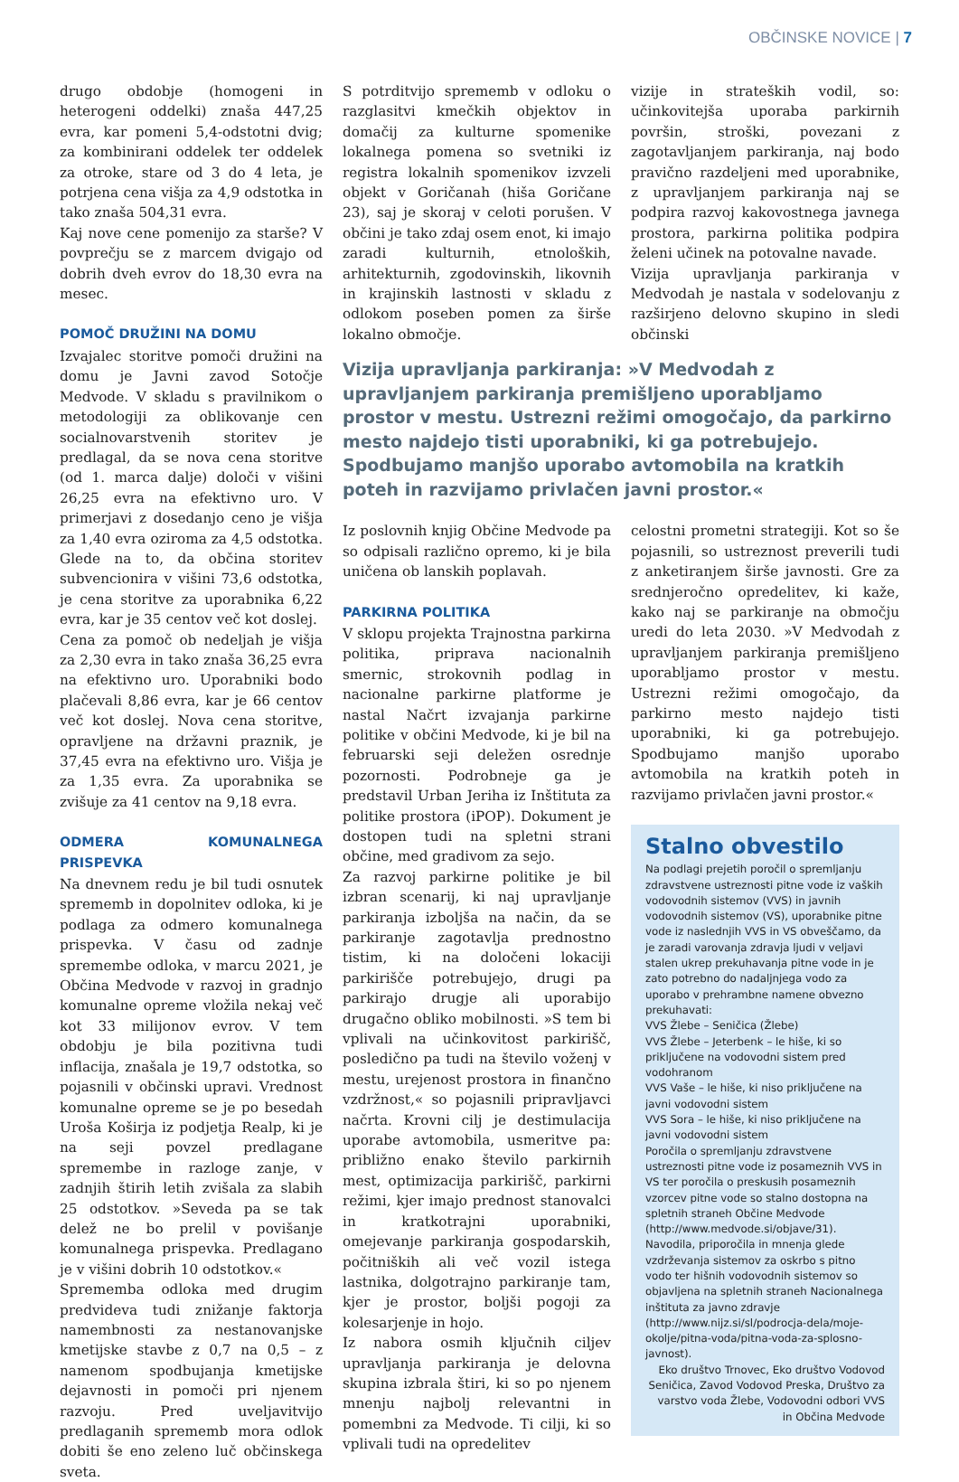OBČINSKE NOVICE | 7
drugo obdobje (homogeni in heterogeni oddelki) znaša 447,25 evra, kar pomeni 5,4-odstotni dvig; za kombinirani oddelek ter oddelek za otroke, stare od 3 do 4 leta, je potrjena cena višja za 4,9 odstotka in tako znaša 504,31 evra.
Kaj nove cene pomenijo za starše? V povprečju se z marcem dvigajo od dobrih dveh evrov do 18,30 evra na mesec.
POMOČ DRUŽINI NA DOMU
Izvajalec storitve pomoči družini na domu je Javni zavod Sotočje Medvode. V skladu s pravilnikom o metodologiji za oblikovanje cen socialnovarstvenih storitev je predlagal, da se nova cena storitve (od 1. marca dalje) določi v višini 26,25 evra na efektivno uro. V primerjavi z dosedanjo ceno je višja za 1,40 evra oziroma za 4,5 odstotka. Glede na to, da občina storitev subvencionira v višini 73,6 odstotka, je cena storitve za uporabnika 6,22 evra, kar je 35 centov več kot doslej.
Cena za pomoč ob nedeljah je višja za 2,30 evra in tako znaša 36,25 evra na efektivno uro. Uporabniki bodo plačevali 8,86 evra, kar je 66 centov več kot doslej. Nova cena storitve, opravljene na državni praznik, je 37,45 evra na efektivno uro. Višja je za 1,35 evra. Za uporabnika se zvišuje za 41 centov na 9,18 evra.
ODMERA KOMUNALNEGA PRISPEVKA
Na dnevnem redu je bil tudi osnutek sprememb in dopolnitev odloka, ki je podlaga za odmero komunalnega prispevka. V času od zadnje spremembe odloka, v marcu 2021, je Občina Medvode v razvoj in gradnjo komunalne opreme vložila nekaj več kot 33 milijonov evrov. V tem obdobju je bila pozitivna tudi inflacija, znašala je 19,7 odstotka, so pojasnili v občinski upravi. Vrednost komunalne opreme se je po besedah Uroša Koširja iz podjetja Realp, ki je na seji povzel predlagane spremembe in razloge zanje, v zadnjih štirih letih zvišala za slabih 25 odstotkov. »Seveda pa se tak delež ne bo prelil v povišanje komunalnega prispevka. Predlagano je v višini dobrih 10 odstotkov.«
Sprememba odloka med drugim predvideva tudi znižanje faktorja namembnosti za nestanovanjske kmetijske stavbe z 0,7 na 0,5 – z namenom spodbujanja kmetijske dejavnosti in pomoči pri njenem razvoju. Pred uveljavitvijo predlaganih sprememb mora odlok dobiti še eno zeleno luč občinskega sveta.
S potrditvijo sprememb v odloku o razglasitvi kmečkih objektov in domačij za kulturne spomenike lokalnega pomena so svetniki iz registra lokalnih spomenikov izvzeli objekt v Goričanah (hiša Goričane 23), saj je skoraj v celoti porušen. V občini je tako zdaj osem enot, ki imajo zaradi kulturnih, etnoloških, arhitekturnih, zgodovinskih, likovnih in krajinskih lastnosti v skladu z odlokom poseben pomen za širše lokalno območje.
vizije in strateških vodil, so: učinkovitejša uporaba parkirnih površin, stroški, povezani z zagotavljanjem parkiranja, naj bodo pravično razdeljeni med uporabnike, z upravljanjem parkiranja naj se podpira razvoj kakovostnega javnega prostora, parkirna politika podpira želeni učinek na potovalne navade.
Vizija upravljanja parkiranja v Medvodah je nastala v sodelovanju z razširjeno delovno skupino in sledi občinski
Vizija upravljanja parkiranja: »V Medvodah z upravljanjem parkiranja premišljeno uporabljamo prostor v mestu. Ustrezni režimi omogočajo, da parkirno mesto najdejo tisti uporabniki, ki ga potrebujejo. Spodbujamo manjšo uporabo avtomobila na kratkih poteh in razvijamo privlačen javni prostor.«
Iz poslovnih knjig Občine Medvode pa so odpisali različno opremo, ki je bila uničena ob lanskih poplavah.
PARKIRNA POLITIKA
V sklopu projekta Trajnostna parkirna politika, priprava nacionalnih smernic, strokovnih podlag in nacionalne parkirne platforme je nastal Načrt izvajanja parkirne politike v občini Medvode, ki je bil na februarski seji deležen osrednje pozornosti. Podrobneje ga je predstavil Urban Jeriha iz Inštituta za politike prostora (iPOP). Dokument je dostopen tudi na spletni strani občine, med gradivom za sejo.
Za razvoj parkirne politike je bil izbran scenarij, ki naj upravljanje parkiranja izboljša na način, da se parkiranje zagotavlja prednostno tistim, ki na določeni lokaciji parkirišče potrebujejo, drugi pa parkirajo drugje ali uporabijo drugačno obliko mobilnosti. »S tem bi vplivali na učinkovitost parkirišč, posledično pa tudi na število voženj v mestu, urejenost prostora in finančno vzdržnost,« so pojasnili pripravljavci načrta. Krovni cilj je destimulacija uporabe avtomobila, usmeritve pa: približno enako število parkirnih mest, optimizacija parkirišč, parkirni režimi, kjer imajo prednost stanovalci in kratkotrajni uporabniki, omejevanje parkiranja gospodarskih, počitniških ali več vozil istega lastnika, dolgotrajno parkiranje tam, kjer je prostor, boljši pogoji za kolesarjenje in hojo.
Iz nabora osmih ključnih ciljev upravljanja parkiranja je delovna skupina izbrala štiri, ki so po njenem mnenju najbolj relevantni in pomembni za Medvode. Ti cilji, ki so vplivali tudi na opredelitev
celostni prometni strategiji. Kot so še pojasnili, so ustreznost preverili tudi z anketiranjem širše javnosti. Gre za srednjeročno opredelitev, ki kaže, kako naj se parkiranje na območju uredi do leta 2030. »V Medvodah z upravljanjem parkiranja premišljeno uporabljamo prostor v mestu. Ustrezni režimi omogočajo, da parkirno mesto najdejo tisti uporabniki, ki ga potrebujejo. Spodbujamo manjšo uporabo avtomobila na kratkih poteh in razvijamo privlačen javni prostor.«
Stalno obvestilo
Na podlagi prejetih poročil o spremljanju zdravstvene ustreznosti pitne vode iz vaških vodovodnih sistemov (VVS) in javnih vodovodnih sistemov (VS), uporabnike pitne vode iz naslednjih VVS in VS obveščamo, da je zaradi varovanja zdravja ljudi v veljavi stalen ukrep prekuhavanja pitne vode in je zato potrebno do nadaljnjega vodo za uporabo v prehrambne namene obvezno prekuhavati:
VVS Žlebe – Seničica (Žlebe)
VVS Žlebe – Jeterbenk – le hiše, ki so priključene na vodovodni sistem pred vodohranom
VVS Vaše – le hiše, ki niso priključene na javni vodovodni sistem
VVS Sora – le hiše, ki niso priključene na javni vodovodni sistem
Poročila o spremljanju zdravstvene ustreznosti pitne vode iz posameznih VVS in VS ter poročila o preskusih posameznih vzorcev pitne vode so stalno dostopna na spletnih straneh Občine Medvode (http://www.medvode.si/objave/31). Navodila, priporočila in mnenja glede vzdrževanja sistemov za oskrbo s pitno vodo ter hišnih vodovodnih sistemov so objavljena na spletnih straneh Nacionalnega inštituta za javno zdravje (http://www.nijz.si/sl/podrocja-dela/moje-okolje/pitna-voda/pitna-voda-za-splosno-javnost).
Eko društvo Trnovec, Eko društvo Vodovod Seničica, Zavod Vodovod Preska, Društvo za varstvo voda Žlebe, Vodovodni odbori VVS in Občina Medvode